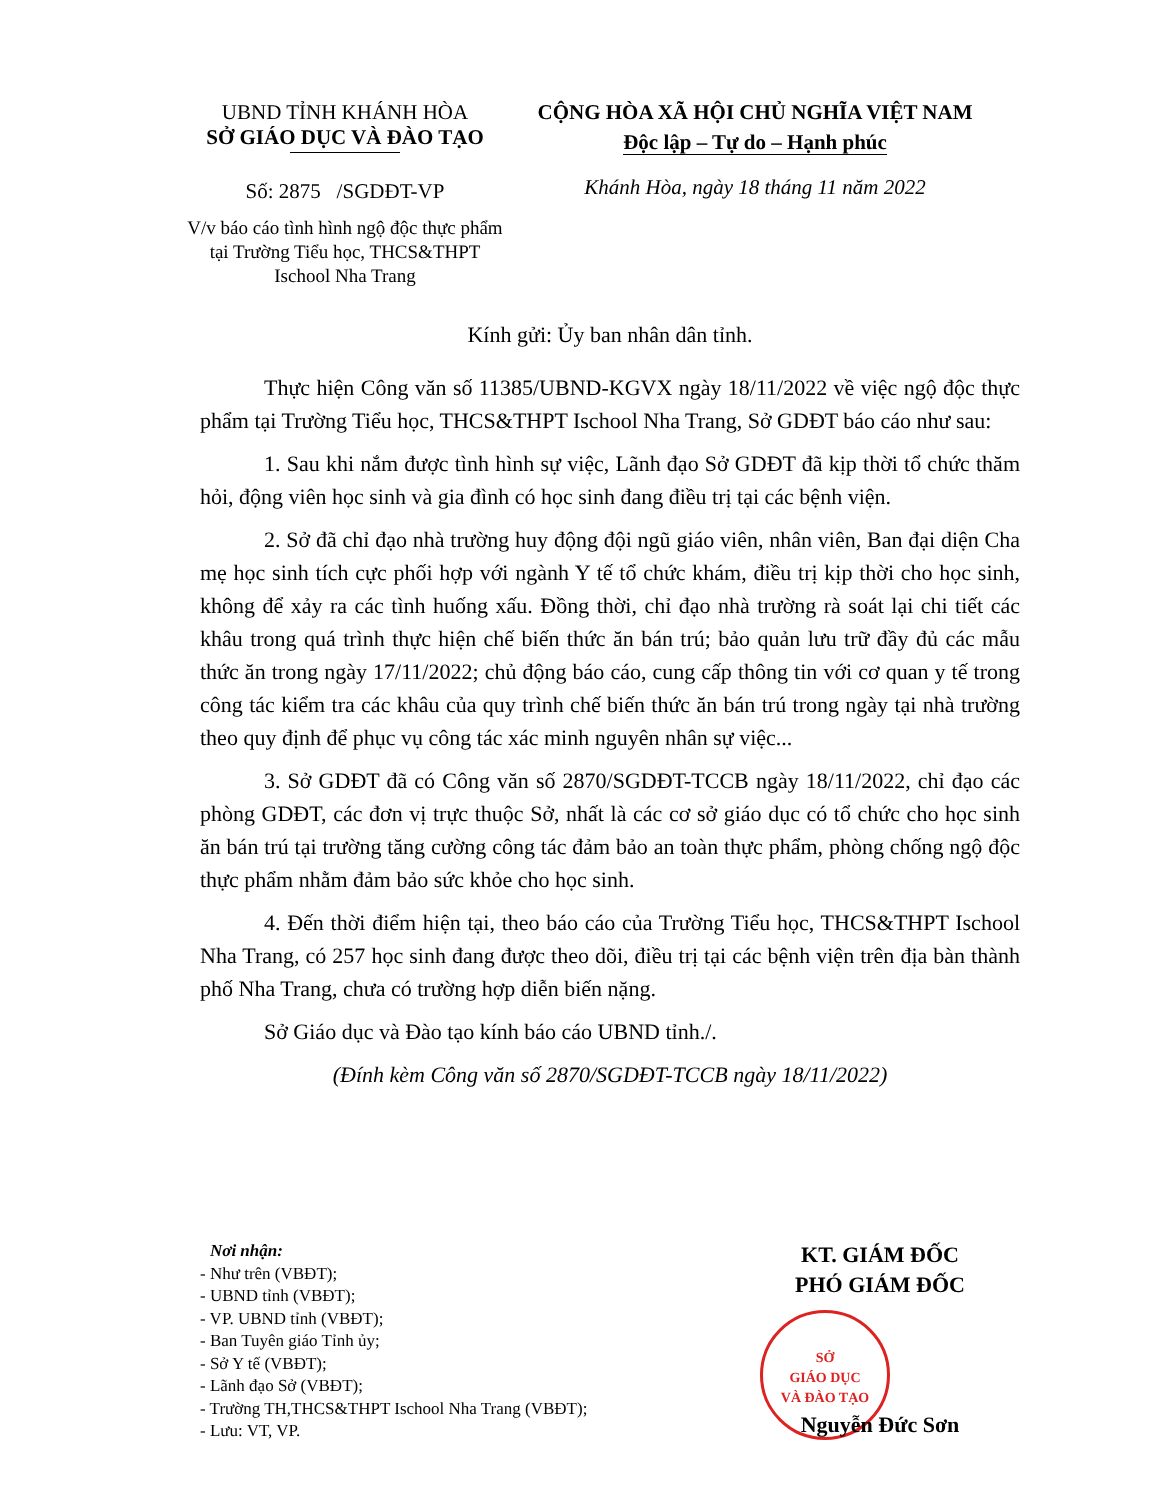UBND TỈNH KHÁNH HÒA
SỞ GIÁO DỤC VÀ ĐÀO TẠO
Số: 2875 /SGDĐT-VP
V/v báo cáo tình hình ngộ độc thực phẩm tại Trường Tiểu học, THCS&THPT Ischool Nha Trang
CỘNG HÒA XÃ HỘI CHỦ NGHĨA VIỆT NAM
Độc lập – Tự do – Hạnh phúc
Khánh Hòa, ngày 18 tháng 11 năm 2022
Kính gửi: Ủy ban nhân dân tỉnh.
Thực hiện Công văn số 11385/UBND-KGVX ngày 18/11/2022 về việc ngộ độc thực phẩm tại Trường Tiểu học, THCS&THPT Ischool Nha Trang, Sở GDĐT báo cáo như sau:
1. Sau khi nắm được tình hình sự việc, Lãnh đạo Sở GDĐT đã kịp thời tổ chức thăm hỏi, động viên học sinh và gia đình có học sinh đang điều trị tại các bệnh viện.
2. Sở đã chỉ đạo nhà trường huy động đội ngũ giáo viên, nhân viên, Ban đại diện Cha mẹ học sinh tích cực phối hợp với ngành Y tế tổ chức khám, điều trị kịp thời cho học sinh, không để xảy ra các tình huống xấu. Đồng thời, chỉ đạo nhà trường rà soát lại chi tiết các khâu trong quá trình thực hiện chế biến thức ăn bán trú; bảo quản lưu trữ đầy đủ các mẫu thức ăn trong ngày 17/11/2022; chủ động báo cáo, cung cấp thông tin với cơ quan y tế trong công tác kiểm tra các khâu của quy trình chế biến thức ăn bán trú trong ngày tại nhà trường theo quy định để phục vụ công tác xác minh nguyên nhân sự việc...
3. Sở GDĐT đã có Công văn số 2870/SGDĐT-TCCB ngày 18/11/2022, chỉ đạo các phòng GDĐT, các đơn vị trực thuộc Sở, nhất là các cơ sở giáo dục có tổ chức cho học sinh ăn bán trú tại trường tăng cường công tác đảm bảo an toàn thực phẩm, phòng chống ngộ độc thực phẩm nhằm đảm bảo sức khỏe cho học sinh.
4. Đến thời điểm hiện tại, theo báo cáo của Trường Tiểu học, THCS&THPT Ischool Nha Trang, có 257 học sinh đang được theo dõi, điều trị tại các bệnh viện trên địa bàn thành phố Nha Trang, chưa có trường hợp diễn biến nặng.
Sở Giáo dục và Đào tạo kính báo cáo UBND tỉnh./.
(Đính kèm Công văn số 2870/SGDĐT-TCCB ngày 18/11/2022)
Nơi nhận:
- Như trên (VBĐT);
- UBND tỉnh (VBĐT);
- VP. UBND tỉnh (VBĐT);
- Ban Tuyên giáo Tỉnh ủy;
- Sở Y tế (VBĐT);
- Lãnh đạo Sở (VBĐT);
- Trường TH,THCS&THPT Ischool Nha Trang (VBĐT);
- Lưu: VT, VP.
KT. GIÁM ĐỐC
PHÓ GIÁM ĐỐC
SỞ
GIÁO DỤC
VÀ ĐÀO TẠO
Nguyễn Đức Sơn